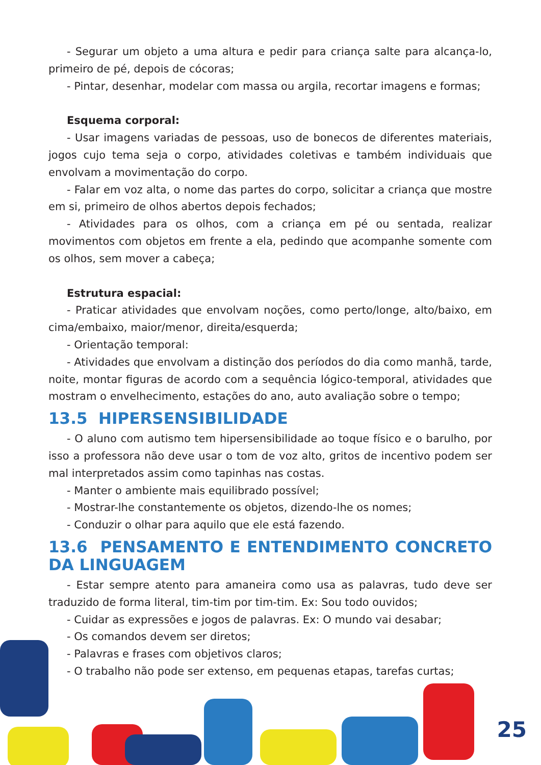- Segurar um objeto a uma altura e pedir para criança salte para alcança-lo, primeiro de pé, depois de cócoras;
- Pintar, desenhar, modelar com massa ou argila, recortar imagens e formas;
Esquema corporal:
- Usar imagens variadas de pessoas, uso de bonecos de diferentes materiais, jogos cujo tema seja o corpo, atividades coletivas e também individuais que envolvam a movimentação do corpo.
- Falar em voz alta, o nome das partes do corpo, solicitar a criança que mostre em si, primeiro de olhos abertos depois fechados;
- Atividades para os olhos, com a criança em pé ou sentada, realizar movimentos com objetos em frente a ela, pedindo que acompanhe somente com os olhos, sem mover a cabeça;
Estrutura espacial:
- Praticar atividades que envolvam noções, como perto/longe, alto/baixo, em cima/embaixo, maior/menor, direita/esquerda;
- Orientação temporal:
- Atividades que envolvam a distinção dos períodos do dia como manhã, tarde, noite, montar figuras de acordo com a sequência lógico-temporal, atividades que mostram o envelhecimento, estações do ano, auto avaliação sobre o tempo;
13.5 HIPERSENSIBILIDADE
- O aluno com autismo tem hipersensibilidade ao toque físico e o barulho, por isso a professora não deve usar o tom de voz alto, gritos de incentivo podem ser mal interpretados assim como tapinhas nas costas.
- Manter o ambiente mais equilibrado possível;
- Mostrar-lhe constantemente os objetos, dizendo-lhe os nomes;
- Conduzir o olhar para aquilo que ele está fazendo.
13.6 PENSAMENTO E ENTENDIMENTO CONCRETO DA LINGUAGEM
- Estar sempre atento para amaneira como usa as palavras, tudo deve ser traduzido de forma literal, tim-tim por tim-tim. Ex: Sou todo ouvidos;
- Cuidar as expressões e jogos de palavras. Ex: O mundo vai desabar;
- Os comandos devem ser diretos;
- Palavras e frases com objetivos claros;
- O trabalho não pode ser extenso, em pequenas etapas, tarefas curtas;
25